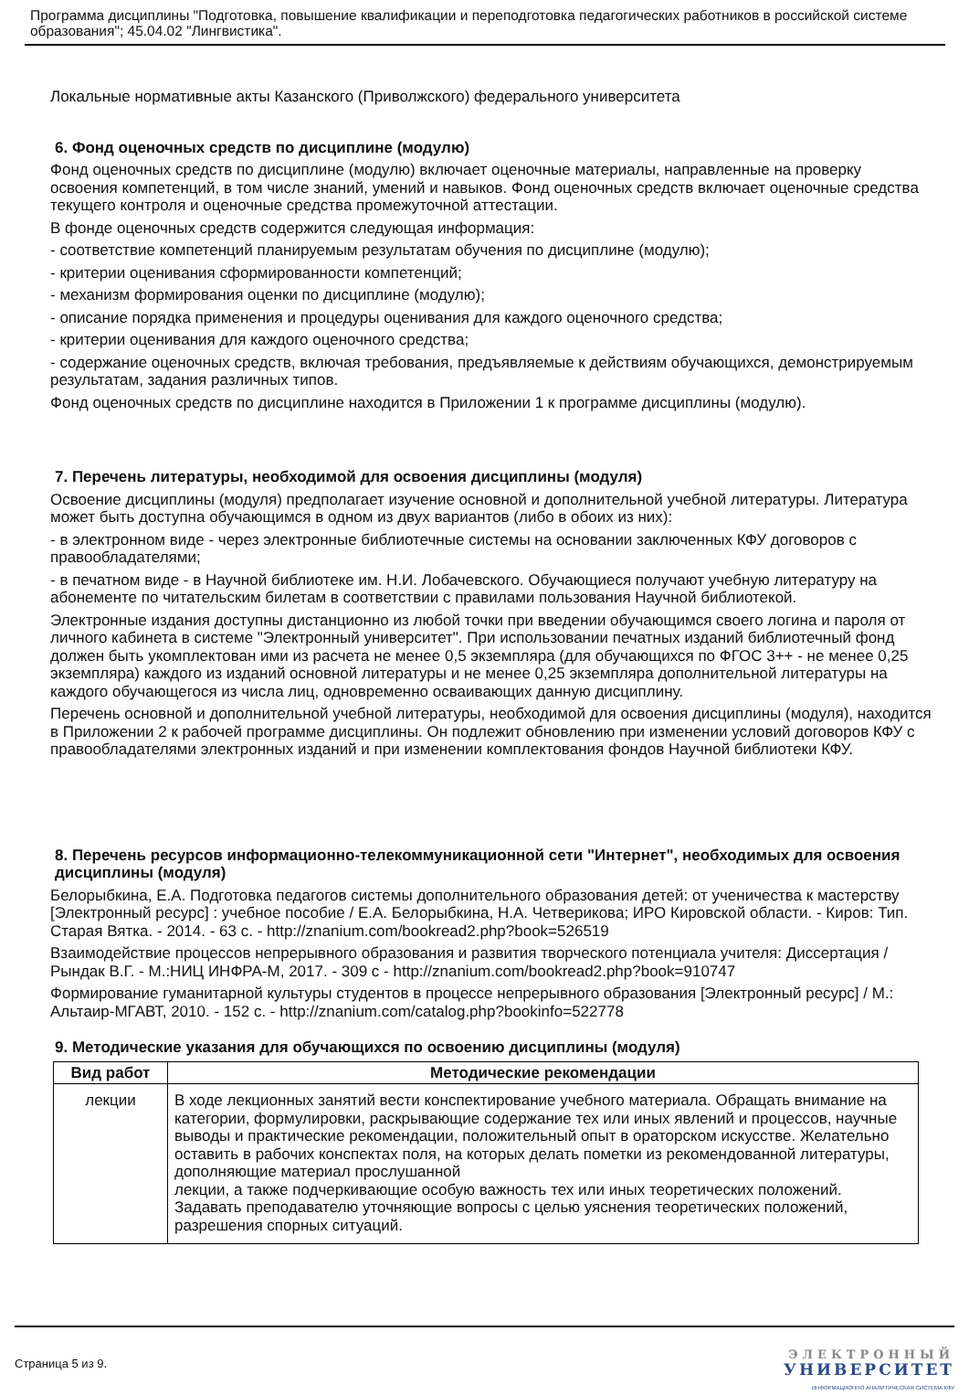Программа дисциплины "Подготовка, повышение квалификации и переподготовка педагогических работников в российской системе образования"; 45.04.02 "Лингвистика".
Локальные нормативные акты Казанского (Приволжского) федерального университета
6. Фонд оценочных средств по дисциплине (модулю)
Фонд оценочных средств по дисциплине (модулю) включает оценочные материалы, направленные на проверку освоения компетенций, в том числе знаний, умений и навыков. Фонд оценочных средств включает оценочные средства текущего контроля и оценочные средства промежуточной аттестации.
В фонде оценочных средств содержится следующая информация:
- соответствие компетенций планируемым результатам обучения по дисциплине (модулю);
- критерии оценивания сформированности компетенций;
- механизм формирования оценки по дисциплине (модулю);
- описание порядка применения и процедуры оценивания для каждого оценочного средства;
- критерии оценивания для каждого оценочного средства;
- содержание оценочных средств, включая требования, предъявляемые к действиям обучающихся, демонстрируемым результатам, задания различных типов.
Фонд оценочных средств по дисциплине находится в Приложении 1 к программе дисциплины (модулю).
7. Перечень литературы, необходимой для освоения дисциплины (модуля)
Освоение дисциплины (модуля) предполагает изучение основной и дополнительной учебной литературы. Литература может быть доступна обучающимся в одном из двух вариантов (либо в обоих из них):
- в электронном виде - через электронные библиотечные системы на основании заключенных КФУ договоров с правообладателями;
- в печатном виде - в Научной библиотеке им. Н.И. Лобачевского. Обучающиеся получают учебную литературу на абонементе по читательским билетам в соответствии с правилами пользования Научной библиотекой.
Электронные издания доступны дистанционно из любой точки при введении обучающимся своего логина и пароля от личного кабинета в системе "Электронный университет". При использовании печатных изданий библиотечный фонд должен быть укомплектован ими из расчета не менее 0,5 экземпляра (для обучающихся по ФГОС 3++ - не менее 0,25 экземпляра) каждого из изданий основной литературы и не менее 0,25 экземпляра дополнительной литературы на каждого обучающегося из числа лиц, одновременно осваивающих данную дисциплину.
Перечень основной и дополнительной учебной литературы, необходимой для освоения дисциплины (модуля), находится в Приложении 2 к рабочей программе дисциплины. Он подлежит обновлению при изменении условий договоров КФУ с правообладателями электронных изданий и при изменении комплектования фондов Научной библиотеки КФУ.
8. Перечень ресурсов информационно-телекоммуникационной сети "Интернет", необходимых для освоения дисциплины (модуля)
Белорыбкина, Е.А. Подготовка педагогов системы дополнительного образования детей: от ученичества к мастерству [Электронный ресурс] : учебное пособие / Е.А. Белорыбкина, Н.А. Четверикова; ИРО Кировской области. - Киров: Тип. Старая Вятка. - 2014. - 63 с. - http://znanium.com/bookread2.php?book=526519
Взаимодействие процессов непрерывного образования и развития творческого потенциала учителя: Диссертация / Рындак В.Г. - М.:НИЦ ИНФРА-М, 2017. - 309 с - http://znanium.com/bookread2.php?book=910747
Формирование гуманитарной культуры студентов в процессе непрерывного образования [Электронный ресурс] / М.: Альтаир-МГАВТ, 2010. - 152 с. - http://znanium.com/catalog.php?bookinfo=522778
9. Методические указания для обучающихся по освоению дисциплины (модуля)
| Вид работ | Методические рекомендации |
| --- | --- |
| лекции | В ходе лекционных занятий вести конспектирование учебного материала. Обращать внимание на категории, формулировки, раскрывающие содержание тех или иных явлений и процессов, научные выводы и практические рекомендации, положительный опыт в ораторском искусстве. Желательно оставить в рабочих конспектах поля, на которых делать пометки из рекомендованной литературы, дополняющие материал прослушанной лекции, а также подчеркивающие особую важность тех или иных теоретических положений. Задавать преподавателю уточняющие вопросы с целью уяснения теоретических положений, разрешения спорных ситуаций. |
Страница 5 из 9.
ЭЛЕКТРОННЫЙ
УНИВЕРСИТЕТ
ИНФОРМАЦИОННО АНАЛИТИЧЕСКАЯ СИСТЕМА КФУ